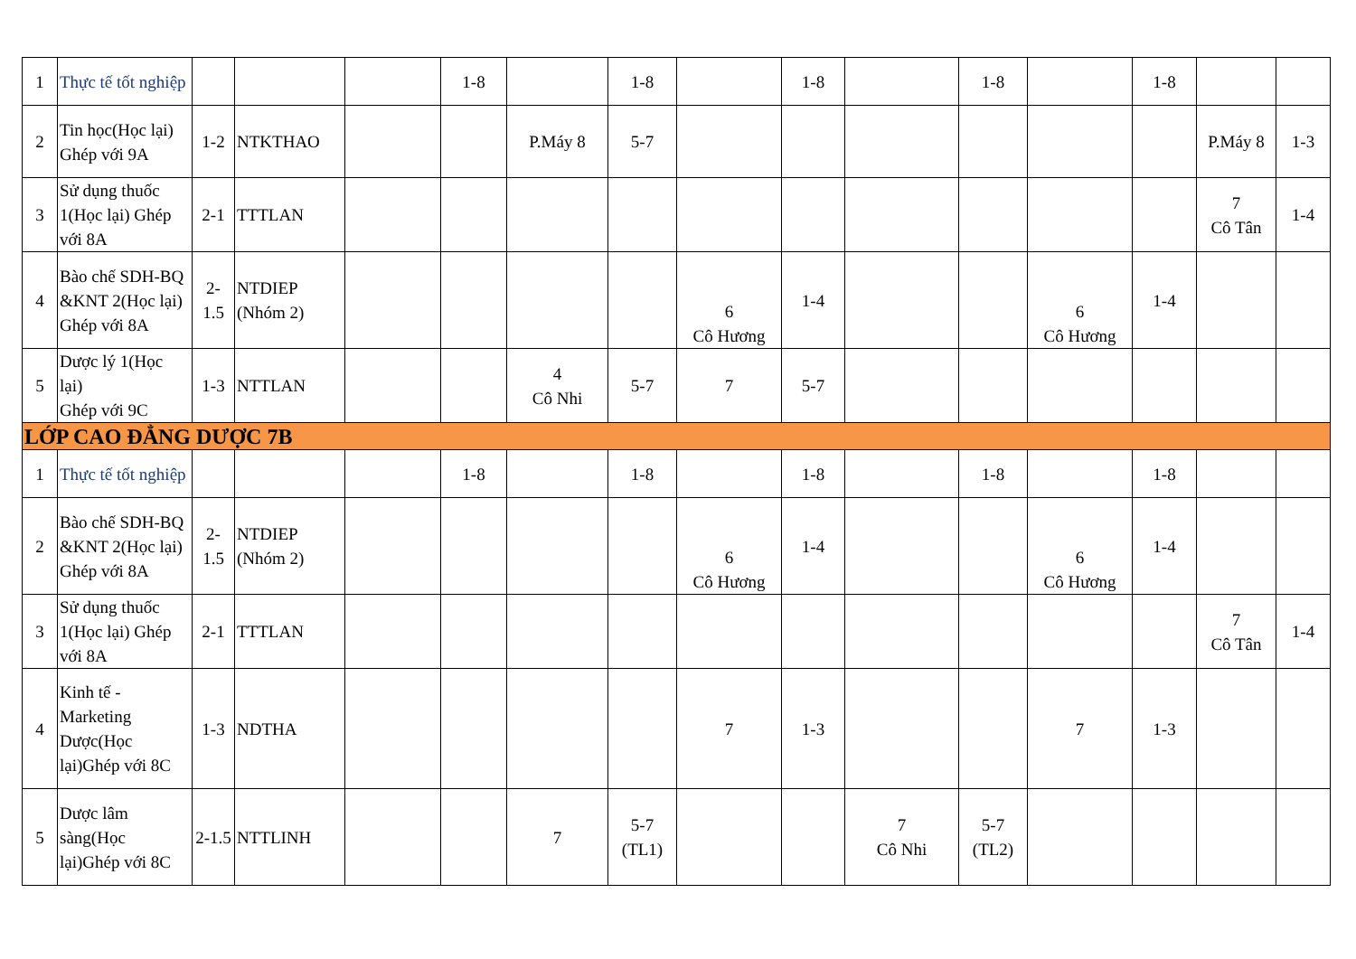| 1 | Thực tế tốt nghiệp | | | | 1-8 | | 1-8 | | 1-8 | | 1-8 | | 1-8 | | |
| 2 | Tin học(Học lại) Ghép với 9A | 1-2 | NTKTHAO | | | P.Máy 8 | 5-7 | | | | | | | P.Máy 8 | 1-3 |
| 3 | Sử dụng thuốc 1(Học lại) Ghép với 8A | 2-1 | TTTLAN | | | | | | | | | | | 7 Cô Tân | 1-4 |
| 4 | Bào chế SDH-BQ &KNT 2(Học lại) Ghép với 8A | 2- 1.5 | NTDIEP (Nhóm 2) | | | | | 6 Cô Hương | 1-4 | | | 6 Cô Hương | 1-4 | | |
| 5 | Dược lý 1(Học lại) Ghép với 9C | 1-3 | NTTLAN | | | 4 Cô Nhi | 5-7 | 7 | 5-7 | | | | | | |
| LỚP CAO ĐẲNG DƯỢC 7B | | | | | | | | | | | | | | | |
| 1 | Thực tế tốt nghiệp | | | | 1-8 | | 1-8 | | 1-8 | | 1-8 | | 1-8 | | |
| 2 | Bào chế SDH-BQ &KNT 2(Học lại) Ghép với 8A | 2- 1.5 | NTDIEP (Nhóm 2) | | | | | 6 Cô Hương | 1-4 | | | 6 Cô Hương | 1-4 | | |
| 3 | Sử dụng thuốc 1(Học lại) Ghép với 8A | 2-1 | TTTLAN | | | | | | | | | | | 7 Cô Tân | 1-4 |
| 4 | Kinh tế - Marketing Dược(Học lại)Ghép với 8C | 1-3 | NDTHA | | | | | 7 | 1-3 | | | 7 | 1-3 | | |
| 5 | Dược lâm sàng(Học lại)Ghép với 8C | 2-1.5 | NTTLINH | | | 7 | 5-7 (TL1) | | | 7 Cô Nhi | 5-7 (TL2) | | | | |